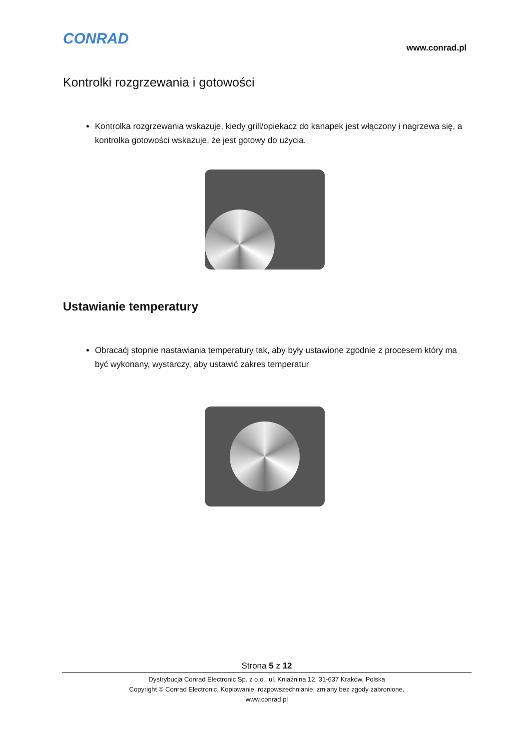CONRAD
www.conrad.pl
Kontrolki rozgrzewania i gotowości
Kontrolka rozgrzewania wskazuje, kiedy grill/opiekacz do kanapek jest włączony i nagrzewa się, a kontrolka gotowości wskazuje, że jest gotowy do użycia.
Ustawianie temperatury
Obracaćj stopnie nastawiania temperatury tak, aby były ustawione zgodnie z procesem który ma być wykonany, wystarczy, aby ustawić zakres temperatur
Strona 5 z 12
Dystrybucja Conrad Electronic Sp. z o.o., ul. Kniaźnina 12, 31-637 Kraków, Polska
Copyright © Conrad Electronic, Kopiowanie, rozpowszechnianie, zmiany bez zgody zabronione.
www.conrad.pl